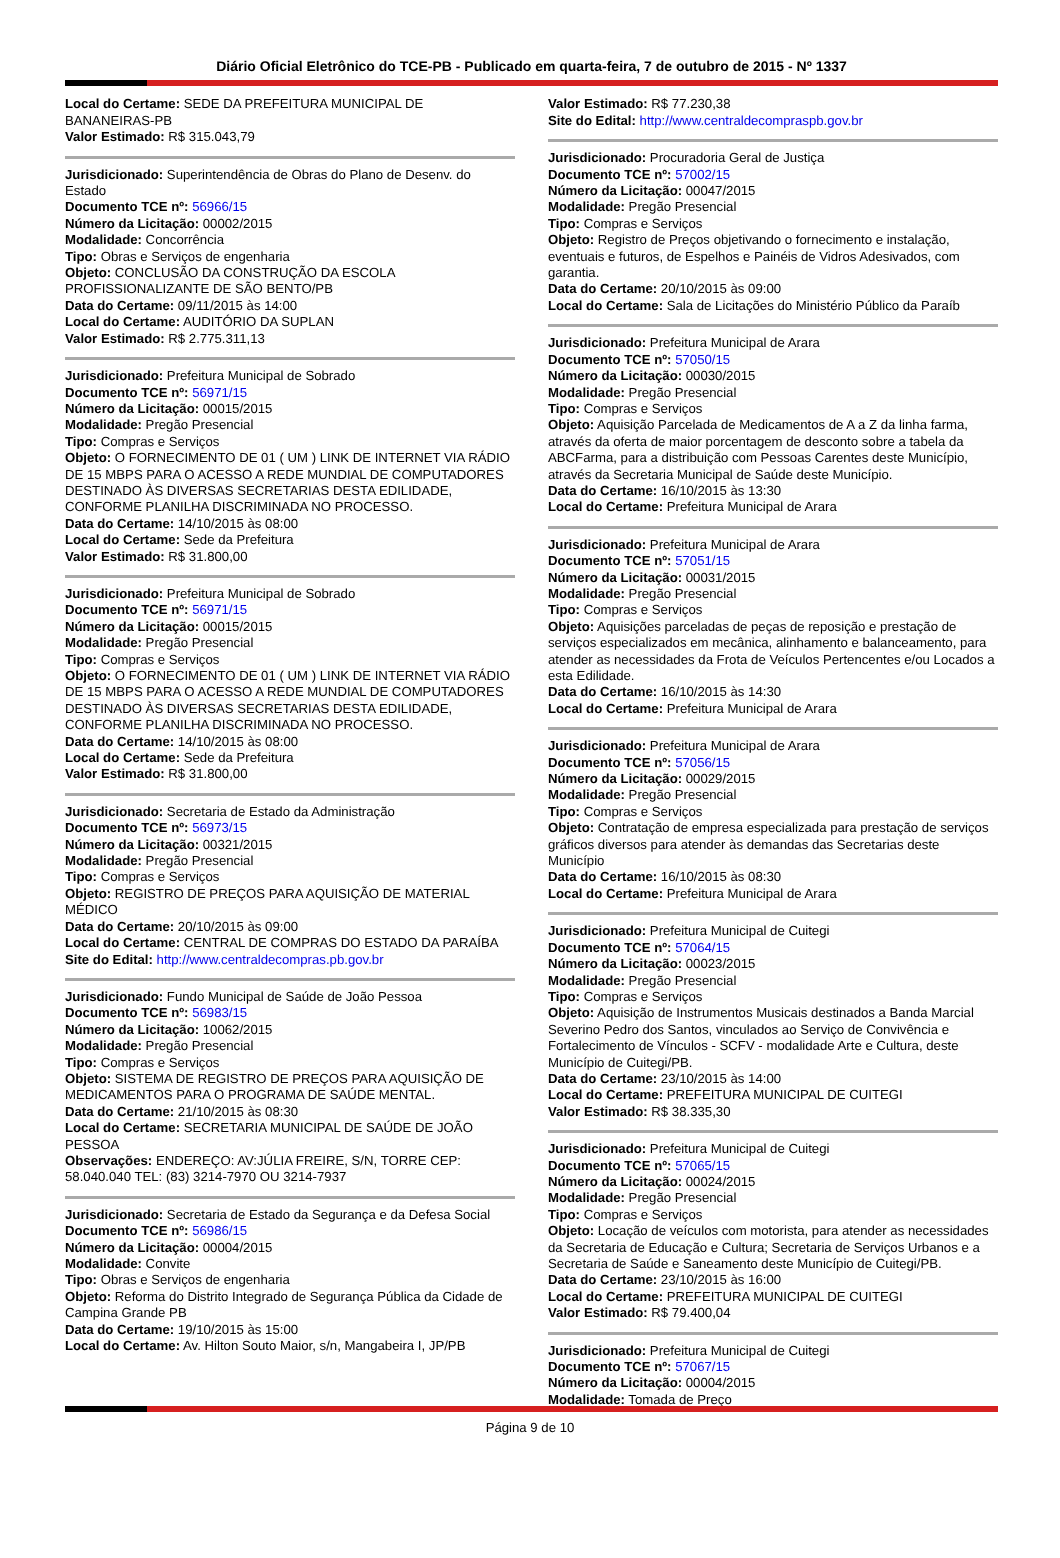Diário Oficial Eletrônico do TCE-PB - Publicado em quarta-feira, 7 de outubro de 2015 - Nº 1337
Local do Certame: SEDE DA PREFEITURA MUNICIPAL DE BANANEIRAS-PB
Valor Estimado: R$ 315.043,79
Jurisdicionado: Superintendência de Obras do Plano de Desenv. do Estado
Documento TCE nº: 56966/15
Número da Licitação: 00002/2015
Modalidade: Concorrência
Tipo: Obras e Serviços de engenharia
Objeto: CONCLUSÃO DA CONSTRUÇÃO DA ESCOLA PROFISSIONALIZANTE DE SÃO BENTO/PB
Data do Certame: 09/11/2015 às 14:00
Local do Certame: AUDITÓRIO DA SUPLAN
Valor Estimado: R$ 2.775.311,13
Jurisdicionado: Prefeitura Municipal de Sobrado
Documento TCE nº: 56971/15
Número da Licitação: 00015/2015
Modalidade: Pregão Presencial
Tipo: Compras e Serviços
Objeto: O FORNECIMENTO DE 01 ( UM ) LINK DE INTERNET VIA RÁDIO DE 15 MBPS PARA O ACESSO A REDE MUNDIAL DE COMPUTADORES DESTINADO ÀS DIVERSAS SECRETARIAS DESTA EDILIDADE, CONFORME PLANILHA DISCRIMINADA NO PROCESSO.
Data do Certame: 14/10/2015 às 08:00
Local do Certame: Sede da Prefeitura
Valor Estimado: R$ 31.800,00
Jurisdicionado: Prefeitura Municipal de Sobrado
Documento TCE nº: 56971/15
Número da Licitação: 00015/2015
Modalidade: Pregão Presencial
Tipo: Compras e Serviços
Objeto: O FORNECIMENTO DE 01 ( UM ) LINK DE INTERNET VIA RÁDIO DE 15 MBPS PARA O ACESSO A REDE MUNDIAL DE COMPUTADORES DESTINADO ÀS DIVERSAS SECRETARIAS DESTA EDILIDADE, CONFORME PLANILHA DISCRIMINADA NO PROCESSO.
Data do Certame: 14/10/2015 às 08:00
Local do Certame: Sede da Prefeitura
Valor Estimado: R$ 31.800,00
Jurisdicionado: Secretaria de Estado da Administração
Documento TCE nº: 56973/15
Número da Licitação: 00321/2015
Modalidade: Pregão Presencial
Tipo: Compras e Serviços
Objeto: REGISTRO DE PREÇOS PARA AQUISIÇÃO DE MATERIAL MÉDICO
Data do Certame: 20/10/2015 às 09:00
Local do Certame: CENTRAL DE COMPRAS DO ESTADO DA PARAÍBA
Site do Edital: http://www.centraldecompras.pb.gov.br
Jurisdicionado: Fundo Municipal de Saúde de João Pessoa
Documento TCE nº: 56983/15
Número da Licitação: 10062/2015
Modalidade: Pregão Presencial
Tipo: Compras e Serviços
Objeto: SISTEMA DE REGISTRO DE PREÇOS PARA AQUISIÇÃO DE MEDICAMENTOS PARA O PROGRAMA DE SAÚDE MENTAL.
Data do Certame: 21/10/2015 às 08:30
Local do Certame: SECRETARIA MUNICIPAL DE SAÚDE DE JOÃO PESSOA
Observações: ENDEREÇO: AV:JÚLIA FREIRE, S/N, TORRE CEP: 58.040.040 TEL: (83) 3214-7970 OU 3214-7937
Jurisdicionado: Secretaria de Estado da Segurança e da Defesa Social
Documento TCE nº: 56986/15
Número da Licitação: 00004/2015
Modalidade: Convite
Tipo: Obras e Serviços de engenharia
Objeto: Reforma do Distrito Integrado de Segurança Pública da Cidade de Campina Grande PB
Data do Certame: 19/10/2015 às 15:00
Local do Certame: Av. Hilton Souto Maior, s/n, Mangabeira I, JP/PB
Valor Estimado: R$ 77.230,38
Site do Edital: http://www.centraldecompraspb.gov.br
Jurisdicionado: Procuradoria Geral de Justiça
Documento TCE nº: 57002/15
Número da Licitação: 00047/2015
Modalidade: Pregão Presencial
Tipo: Compras e Serviços
Objeto: Registro de Preços objetivando o fornecimento e instalação, eventuais e futuros, de Espelhos e Painéis de Vidros Adesivados, com garantia.
Data do Certame: 20/10/2015 às 09:00
Local do Certame: Sala de Licitações do Ministério Público da Paraíb
Jurisdicionado: Prefeitura Municipal de Arara
Documento TCE nº: 57050/15
Número da Licitação: 00030/2015
Modalidade: Pregão Presencial
Tipo: Compras e Serviços
Objeto: Aquisição Parcelada de Medicamentos de A a Z da linha farma, através da oferta de maior porcentagem de desconto sobre a tabela da ABCFarma, para a distribuição com Pessoas Carentes deste Município, através da Secretaria Municipal de Saúde deste Município.
Data do Certame: 16/10/2015 às 13:30
Local do Certame: Prefeitura Municipal de Arara
Jurisdicionado: Prefeitura Municipal de Arara
Documento TCE nº: 57051/15
Número da Licitação: 00031/2015
Modalidade: Pregão Presencial
Tipo: Compras e Serviços
Objeto: Aquisições parceladas de peças de reposição e prestação de serviços especializados em mecânica, alinhamento e balanceamento, para atender as necessidades da Frota de Veículos Pertencentes e/ou Locados a esta Edilidade.
Data do Certame: 16/10/2015 às 14:30
Local do Certame: Prefeitura Municipal de Arara
Jurisdicionado: Prefeitura Municipal de Arara
Documento TCE nº: 57056/15
Número da Licitação: 00029/2015
Modalidade: Pregão Presencial
Tipo: Compras e Serviços
Objeto: Contratação de empresa especializada para prestação de serviços gráficos diversos para atender às demandas das Secretarias deste Município
Data do Certame: 16/10/2015 às 08:30
Local do Certame: Prefeitura Municipal de Arara
Jurisdicionado: Prefeitura Municipal de Cuitegi
Documento TCE nº: 57064/15
Número da Licitação: 00023/2015
Modalidade: Pregão Presencial
Tipo: Compras e Serviços
Objeto: Aquisição de Instrumentos Musicais destinados a Banda Marcial Severino Pedro dos Santos, vinculados ao Serviço de Convivência e Fortalecimento de Vínculos - SCFV - modalidade Arte e Cultura, deste Município de Cuitegi/PB.
Data do Certame: 23/10/2015 às 14:00
Local do Certame: PREFEITURA MUNICIPAL DE CUITEGI
Valor Estimado: R$ 38.335,30
Jurisdicionado: Prefeitura Municipal de Cuitegi
Documento TCE nº: 57065/15
Número da Licitação: 00024/2015
Modalidade: Pregão Presencial
Tipo: Compras e Serviços
Objeto: Locação de veículos com motorista, para atender as necessidades da Secretaria de Educação e Cultura; Secretaria de Serviços Urbanos e a Secretaria de Saúde e Saneamento deste Município de Cuitegi/PB.
Data do Certame: 23/10/2015 às 16:00
Local do Certame: PREFEITURA MUNICIPAL DE CUITEGI
Valor Estimado: R$ 79.400,04
Jurisdicionado: Prefeitura Municipal de Cuitegi
Documento TCE nº: 57067/15
Número da Licitação: 00004/2015
Modalidade: Tomada de Preço
Página 9 de 10